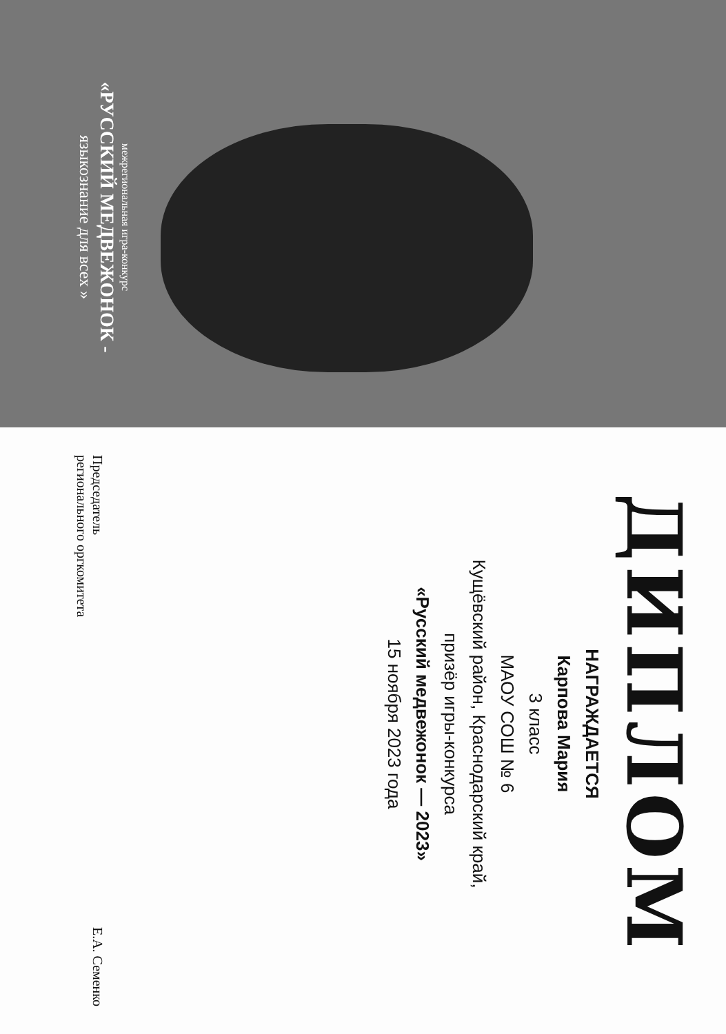межрегиональная игра-конкурс
«РУССКИЙ МЕДВЕЖОНОК -
языкознание для всех »
ДИПЛОМ
НАГРАЖДАЕТСЯ
Карпова Мария
3 класс
МАОУ СОШ № 6
Кущёвский район, Краснодарский край,
призёр игры-конкурса
«Русский медвежонок — 2023»
15 ноября 2023 года
Председатель
регионального оргкомитета
Е.А. Семенко